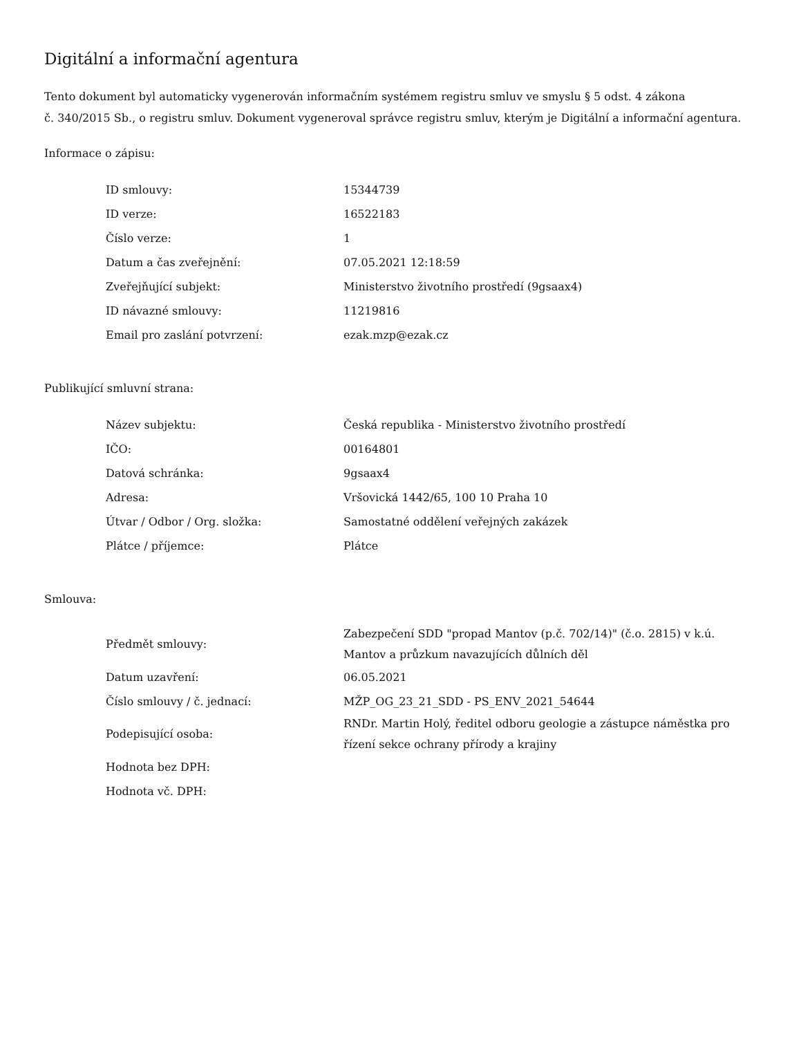Digitální a informační agentura
Tento dokument byl automaticky vygenerován informačním systémem registru smluv ve smyslu § 5 odst. 4 zákona
č. 340/2015 Sb., o registru smluv. Dokument vygeneroval správce registru smluv, kterým je Digitální a informační agentura.
Informace o zápisu:
| ID smlouvy: | 15344739 |
| ID verze: | 16522183 |
| Číslo verze: | 1 |
| Datum a čas zveřejnění: | 07.05.2021 12:18:59 |
| Zveřejňující subjekt: | Ministerstvo životního prostředí (9gsaax4) |
| ID návazné smlouvy: | 11219816 |
| Email pro zaslání potvrzení: | ezak.mzp@ezak.cz |
Publikující smluvní strana:
| Název subjektu: | Česká republika - Ministerstvo životního prostředí |
| IČO: | 00164801 |
| Datová schránka: | 9gsaax4 |
| Adresa: | Vršovická 1442/65, 100 10 Praha 10 |
| Útvar / Odbor / Org. složka: | Samostatné oddělení veřejných zakázek |
| Plátce / příjemce: | Plátce |
Smlouva:
| Předmět smlouvy: | Zabezpečení SDD "propad Mantov (p.č. 702/14)" (č.o. 2815) v k.ú. Mantov a průzkum navazujících důlních děl |
| Datum uzavření: | 06.05.2021 |
| Číslo smlouvy / č. jednací: | MŽP_OG_23_21_SDD - PS_ENV_2021_54644 |
| Podepisující osoba: | RNDr. Martin Holý, ředitel odboru geologie a zástupce náměstka pro řízení sekce ochrany přírody a krajiny |
| Hodnota bez DPH: | |
| Hodnota vč. DPH: | |